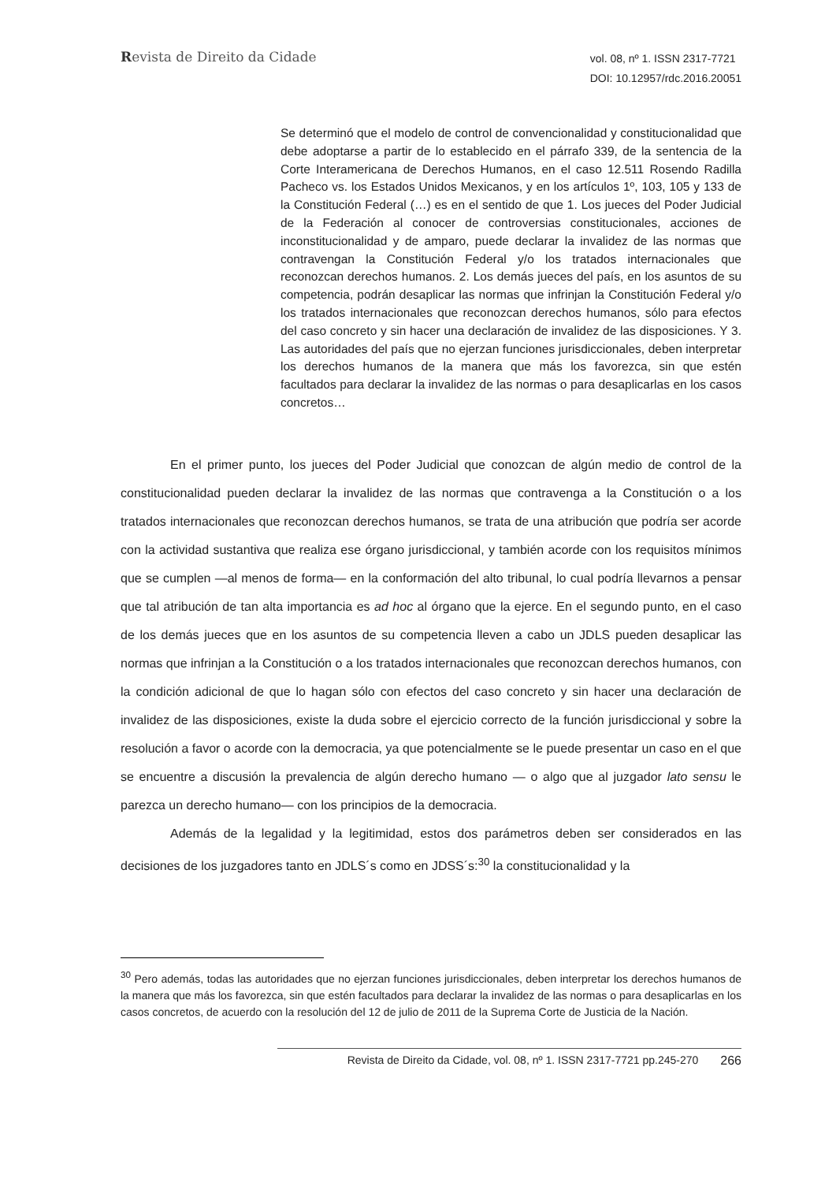Revista de Direito da Cidade
vol. 08, nº 1. ISSN 2317-7721
DOI: 10.12957/rdc.2016.20051
Se determinó que el modelo de control de convencionalidad y constitucionalidad que debe adoptarse a partir de lo establecido en el párrafo 339, de la sentencia de la Corte Interamericana de Derechos Humanos, en el caso 12.511 Rosendo Radilla Pacheco vs. los Estados Unidos Mexicanos, y en los artículos 1º, 103, 105 y 133 de la Constitución Federal (…) es en el sentido de que 1. Los jueces del Poder Judicial de la Federación al conocer de controversias constitucionales, acciones de inconstitucionalidad y de amparo, puede declarar la invalidez de las normas que contravengan la Constitución Federal y/o los tratados internacionales que reconozcan derechos humanos. 2. Los demás jueces del país, en los asuntos de su competencia, podrán desaplicar las normas que infrinjan la Constitución Federal y/o los tratados internacionales que reconozcan derechos humanos, sólo para efectos del caso concreto y sin hacer una declaración de invalidez de las disposiciones. Y 3. Las autoridades del país que no ejerzan funciones jurisdiccionales, deben interpretar los derechos humanos de la manera que más los favorezca, sin que estén facultados para declarar la invalidez de las normas o para desaplicarlas en los casos concretos…
En el primer punto, los jueces del Poder Judicial que conozcan de algún medio de control de la constitucionalidad pueden declarar la invalidez de las normas que contravenga a la Constitución o a los tratados internacionales que reconozcan derechos humanos, se trata de una atribución que podría ser acorde con la actividad sustantiva que realiza ese órgano jurisdiccional, y también acorde con los requisitos mínimos que se cumplen —al menos de forma— en la conformación del alto tribunal, lo cual podría llevarnos a pensar que tal atribución de tan alta importancia es ad hoc al órgano que la ejerce. En el segundo punto, en el caso de los demás jueces que en los asuntos de su competencia lleven a cabo un JDLS pueden desaplicar las normas que infrinjan a la Constitución o a los tratados internacionales que reconozcan derechos humanos, con la condición adicional de que lo hagan sólo con efectos del caso concreto y sin hacer una declaración de invalidez de las disposiciones, existe la duda sobre el ejercicio correcto de la función jurisdiccional y sobre la resolución a favor o acorde con la democracia, ya que potencialmente se le puede presentar un caso en el que se encuentre a discusión la prevalencia de algún derecho humano — o algo que al juzgador lato sensu le parezca un derecho humano— con los principios de la democracia.
Además de la legalidad y la legitimidad, estos dos parámetros deben ser considerados en las decisiones de los juzgadores tanto en JDLS´s como en JDSS´s:<sup>30</sup> la constitucionalidad y la
<sup>30</sup> Pero además, todas las autoridades que no ejerzan funciones jurisdiccionales, deben interpretar los derechos humanos de la manera que más los favorezca, sin que estén facultados para declarar la invalidez de las normas o para desaplicarlas en los casos concretos, de acuerdo con la resolución del 12 de julio de 2011 de la Suprema Corte de Justicia de la Nación.
Revista de Direito da Cidade, vol. 08, nº 1. ISSN 2317-7721 pp.245-270 266